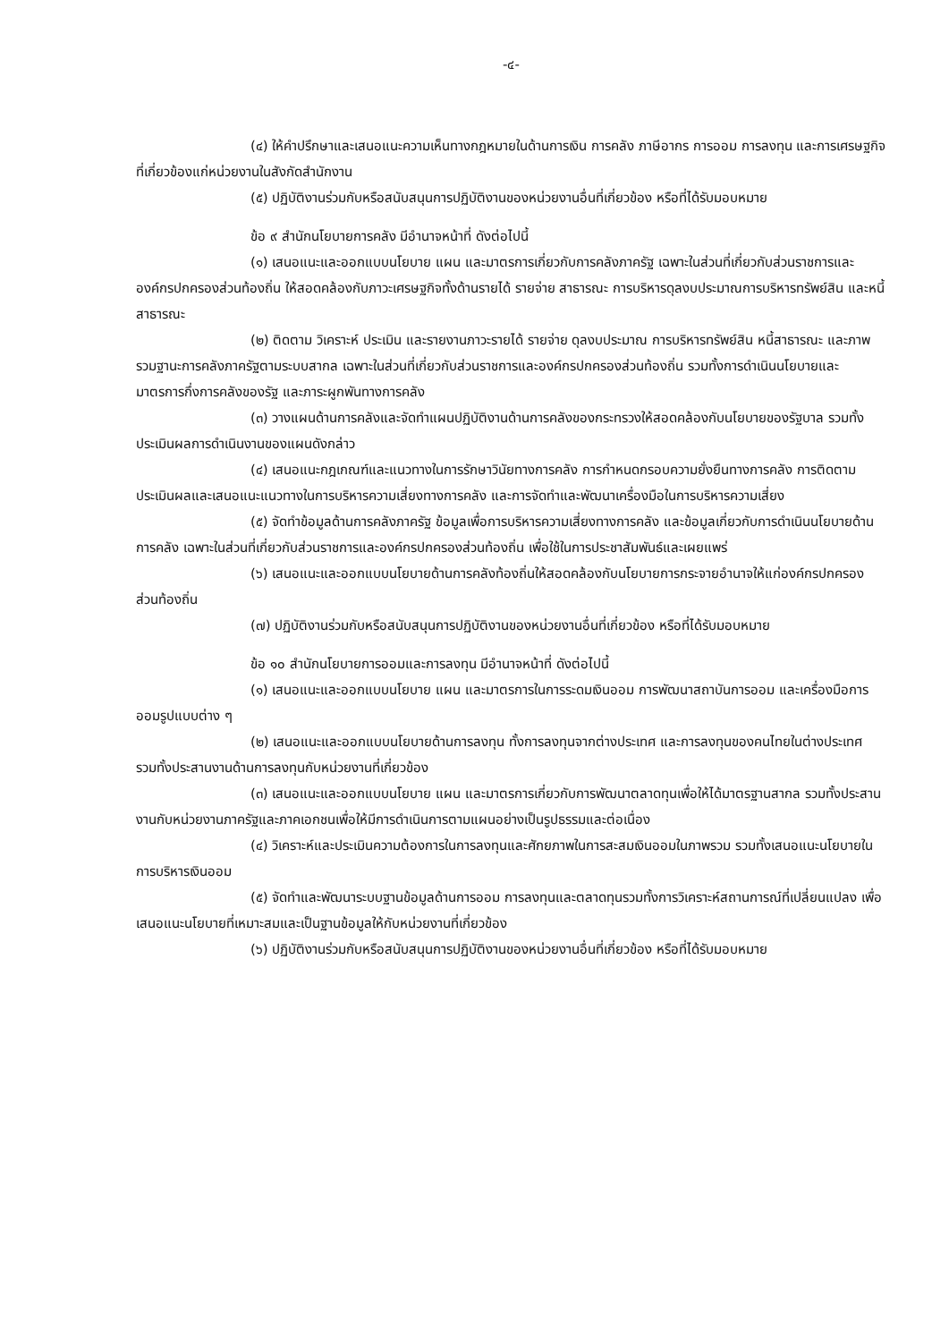-๔-
(๔) ให้คำปรึกษาและเสนอแนะความเห็นทางกฎหมายในด้านการเงิน การคลัง ภาษีอากร การออม การลงทุน และการเศรษฐกิจที่เกี่ยวข้องแก่หน่วยงานในสังกัดสำนักงาน
(๕) ปฏิบัติงานร่วมกับหรือสนับสนุนการปฏิบัติงานของหน่วยงานอื่นที่เกี่ยวข้อง หรือที่ได้รับมอบหมาย
ข้อ ๙ สำนักนโยบายการคลัง มีอำนาจหน้าที่ ดังต่อไปนี้
(๑) เสนอแนะและออกแบบนโยบาย แผน และมาตรการเกี่ยวกับการคลังภาครัฐ เฉพาะในส่วนที่เกี่ยวกับส่วนราชการและองค์กรปกครองส่วนท้องถิ่น ให้สอดคล้องกับภาวะเศรษฐกิจทั้งด้านรายได้ รายจ่าย สาธารณะ การบริหารดุลงบประมาณการบริหารทรัพย์สิน และหนี้สาธารณะ
(๒) ติดตาม วิเคราะห์ ประเมิน และรายงานภาวะรายได้ รายจ่าย ดุลงบประมาณ การบริหารทรัพย์สิน หนี้สาธารณะ และภาพรวมฐานะการคลังภาครัฐตามระบบสากล เฉพาะในส่วนที่เกี่ยวกับส่วนราชการและองค์กรปกครองส่วนท้องถิ่น รวมทั้งการดำเนินนโยบายและมาตรการกึ่งการคลังของรัฐ และภาระผูกพันทางการคลัง
(๓) วางแผนด้านการคลังและจัดทำแผนปฏิบัติงานด้านการคลังของกระทรวงให้สอดคล้องกับนโยบายของรัฐบาล รวมทั้งประเมินผลการดำเนินงานของแผนดังกล่าว
(๔) เสนอแนะกฎเกณฑ์และแนวทางในการรักษาวินัยทางการคลัง การกำหนดกรอบความยั่งยืนทางการคลัง การติดตามประเมินผลและเสนอแนะแนวทางในการบริหารความเสี่ยงทางการคลัง และการจัดทำและพัฒนาเครื่องมือในการบริหารความเสี่ยง
(๕) จัดทำข้อมูลด้านการคลังภาครัฐ ข้อมูลเพื่อการบริหารความเสี่ยงทางการคลัง และข้อมูลเกี่ยวกับการดำเนินนโยบายด้านการคลัง เฉพาะในส่วนที่เกี่ยวกับส่วนราชการและองค์กรปกครองส่วนท้องถิ่น เพื่อใช้ในการประชาสัมพันธ์และเผยแพร่
(๖) เสนอแนะและออกแบบนโยบายด้านการคลังท้องถิ่นให้สอดคล้องกับนโยบายการกระจายอำนาจให้แก่องค์กรปกครองส่วนท้องถิ่น
(๗) ปฏิบัติงานร่วมกับหรือสนับสนุนการปฏิบัติงานของหน่วยงานอื่นที่เกี่ยวข้อง หรือที่ได้รับมอบหมาย
ข้อ ๑๐ สำนักนโยบายการออมและการลงทุน มีอำนาจหน้าที่ ดังต่อไปนี้
(๑) เสนอแนะและออกแบบนโยบาย แผน และมาตรการในการระดมเงินออม การพัฒนาสถาบันการออม และเครื่องมือการออมรูปแบบต่าง ๆ
(๒) เสนอแนะและออกแบบนโยบายด้านการลงทุน ทั้งการลงทุนจากต่างประเทศ และการลงทุนของคนไทยในต่างประเทศ รวมทั้งประสานงานด้านการลงทุนกับหน่วยงานที่เกี่ยวข้อง
(๓) เสนอแนะและออกแบบนโยบาย แผน และมาตรการเกี่ยวกับการพัฒนาตลาดทุนเพื่อให้ได้มาตรฐานสากล รวมทั้งประสานงานกับหน่วยงานภาครัฐและภาคเอกชนเพื่อให้มีการดำเนินการตามแผนอย่างเป็นรูปธรรมและต่อเนื่อง
(๔) วิเคราะห์และประเมินความต้องการในการลงทุนและศักยภาพในการสะสมเงินออมในภาพรวม รวมทั้งเสนอแนะนโยบายในการบริหารเงินออม
(๕) จัดทำและพัฒนาระบบฐานข้อมูลด้านการออม การลงทุนและตลาดทุนรวมทั้งการวิเคราะห์สถานการณ์ที่เปลี่ยนแปลง เพื่อเสนอแนะนโยบายที่เหมาะสมและเป็นฐานข้อมูลให้กับหน่วยงานที่เกี่ยวข้อง
(๖) ปฏิบัติงานร่วมกับหรือสนับสนุนการปฏิบัติงานของหน่วยงานอื่นที่เกี่ยวข้อง หรือที่ได้รับมอบหมาย